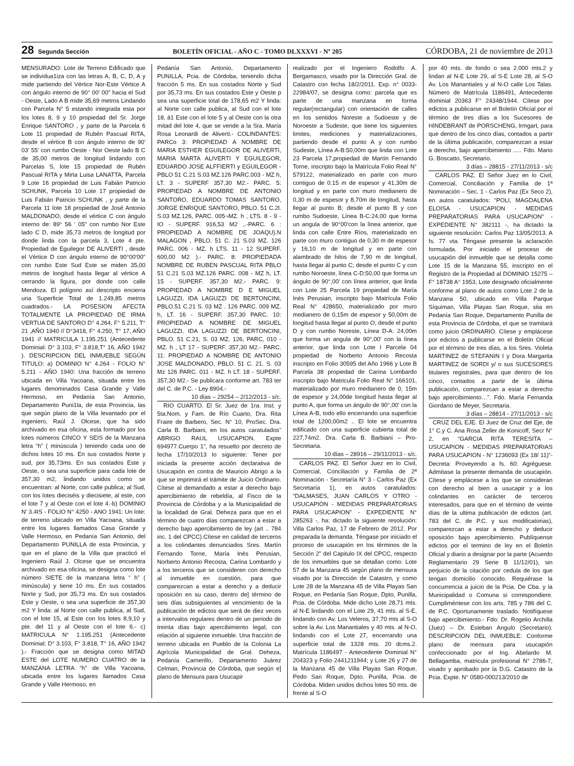28 Segunda Sección BOLETÍN OFICIAL - AÑO C - TOMO DLXXXVI - Nº 205
CÓRDOBA, 21 de noviembre de 2013
MENSURADO: Lote de Terreno Edificado que se individua1iza con las letras A, B, C, D, A y mide partiendo del Vértice Nor-Este Vértice A con ángulo interno de 90° 00' 00" hacia el Sud - Oeste, Lado A B mide 35,69 metros Lindando con Parcela N° 5 estando integrada esta por los lotes 8, 9 y 10 propiedad del Sr. Jorge Enrique SANTORO , y parte de la Parcela 6 Lote 11 propiedad de Rubén Pascual RITA, desde el vértice B con ángulo interno de 90' 03' 55' con rumbo Oeste - Nor Oeste lado B C de 35,00 metros de longitud lindando con Parcelas S, lote 15 propiedad de Rubén Pascual RITA y Mirta Luisa LANATTA, Parcela 9 Lote 16 propiedad de Luis Fabián Patricio SCHUNK, Parcela 10 Lote 17 propiedad de Luis Fabián Patricio SCHUNK , y parte de la Parcela 11 lote 18 propiedad de José Antonio MALDONADO, desde el vértice C con ángulo interno de: 89° 56 ‘ 05" con rumbo Nor Este lado C D, mide 35,73 metros de longitud por donde linda con la parcela 3, Lote 4 pte. Propiedad de Eguilegor DE ALIVERTI , desde el Vértice D con ángulo interno de 90°00'00" con rumbo Este Sud Este se miden 35,00 metros de longitud hasta llegar al vértice A cerrando la figura, por donde con calle Mendoza. El polígono así descripto encierra una Superficie Total de 1.249,85 metros cuadrados.- LA POSESION AFECTA TOTALMENTE LA PROPIEDAD DE IRMA VERTUA DE SANTORO D° 4.264, F° 5.211, T° 21 ,AÑO 1940 // D°3418, F° 4.250, T° 17, AÑO 1941 // MATRICULA 1.195.251 (Antecedente Dominial: D° 3.103, F° 3.818,T° 16, AÑO 1942 ). DESCRIPCION DEL INMUEBLE SEGÚN TITULO: a) DOMINIO N° 4.264 - FOLIO N° 5.211 - AÑO 1940: Una fracción de terreno ubicada en Villa Yacoana, situada entre los lugares denominados Casa Grande y Valle Hermoso, en Pedanía San Antonio, Departamento Puni1la, de esta Provincia, las que según plano de la Villa levantado por el ingeniero, Raúl J. Olcese, que ha sido archivado en esa oficina, esta formado por los lotes números CINCO Y SEIS de la Manzana letra “h” ( minúscula ) teniendo cada uno de dichos lotes 10 ms. En sus costados Norte y sud, por 35,73ms. En sus costados Este y Oeste, o sea una superficie para cada lote de 357,30 m2, lindando unidos como se encuentran: al Norte, con calle publica; al Sud, con los lotes dieciséis y diecisiete, al este, con el lote 7 y al Oeste con el lote 4.-b) DOMINIO N' 3.4IS - FOLIO N° 4250 - ANO 1941: Un lote: de terreno ubicado en Villa Yacoana, situada entre los lugares llamados Casa Grande y Valle Hermoso, en Pedanía San Antonio, del Departamento PUNILLA de esta Provincia, y que en el plano de la Villa que practicó el Ingeniero Raúl J. Olcese que se encuentra archivado en esa oficina, se designa como lote número SIETE de la manzana letra “ h” ( minúscula) y tiene 10 ms. En sus costados Norte y Sud, por 35,73 ms. En sus costados Este y Oeste, o sea una superficie de 357,30 m2 Y linda: al Norte con calle publica, al Sud, con el lote 15, al Este con los lotes 8,9,10 y pte. del 11 y al Oeste con el lote 6.- c) MATRICULA N° 1.195.251 (Antecedente Dominial: D° 3.103, F° 3.818, T° 16, AÑO 1942 ).- Fracción que se designa como MITAD ESTE del LOTE NUMERO CUATRO de la MANZANA LETRA “h” de Villa Yacoana, ubicada entre los lugares llamados Casa Grande y Valle Hermoso, en
Pedanía San Antonio, Departamento PUNILLA, Pcia. de Córdoba, teniendo dicha fracción 5 ms. En sus costados Norte y Sud por 35,73 ms. En sus costados Este y Oeste p sea una superficie total de 178,65 m2 Y linda: al Norte con calle publica, al Sud con el lote 18, á1 Este con el lote 5 y al Oeste con la otra mitad del lote 4, que se vende a la Sra. María Rosa Leonardi de Aliverti.- COLINDANTES: PARCo 3: PROPIEDAD A NOMBRE DE MARIA ESTHER EGUILEGOR DE ALIVERTI, MARIA MARTA ALIVERTI Y EGUILEGOR, EDUARDO JOSE ALFFIERTI y EGUILEGOR - PBLO 51 C.21 S.03 MZ.126 PARC.003 - MZ h, LT. 3 - SUPERF 357,30 M2.- PARC. 5: PROPIEDAD A NOMBRE DE ANTONIO SANTORO, EDUARDO TOMAS SANTORO, JORGE ENRIQUE SANTORO, PBLO. 51 C.2l. S.03 MZ.126, PARC. 005¬MZ. h , LTS. 8 - 9 - IO - SUPERF. 916,53 M2 ,.-PARC. 6 : PROPIEDAD A NOMBRE DE JOAQU).N MALAGON , PBLO. 51 C. 21 S.03 MZ. 126 PARC. 006 - MZ. h LTS. 11 - 12 SUPERF. 600,00 M2 ).- PARC. 8: PROPIEDADA NOMBRE DE RUBEN PASCUAL RITA PBLO 51 C.21 S.03 MZ.126 PARC. 008 - MZ h, LT. 15 - SUPERF. 357,30 M2.- PARC. 9: PROPIEDAD A NOMBRE D E MIGUEL LAGUZZI, IDA LAGUZZI DE BERTONCINI, PBLO.51 C.21 S. 03 MZ . 126 PARC. 009 MZ. h, LT. 16 - SUPERF. 357,30 PARC. 10: PROPIEDAD A NOMBRE DE MIGUEL LAGUZZI, IDA LAGUZZI DE BERTONCINI, PBLO. 51 C.21, S. 03 MZ. 126, PARC, 010 - MZ. h , LT 17 - SUPERF. 357,30 M2.- PARC. 11: PROPIEDAD A NOMBRE DE ANTONIO JOSE MALDONADO, PBLO. 51 C. 21. S. 03 Mz 126 PARC. 011 - MZ. h LT. 18 - SUPERF. 357,30 M2.- Se publicara conforme art. 783 ter del C. de P.C. - Ley 8904.-
10 días – 29254 – 2/12/2013 - s/c.
RIO CUARTO. El Sr. Juez de 1ra. Inst. y 5ta.Nom. y Fam. de Río Cuarto, Dra. Rita Fraire de Barbero, Sec. N° 10, ProSec. Dra. Carla B. Barbiani, en los autos caratulados” ABRIGO RAUL USUCAPION. Expte 694977.Cuerpo 1”, ha resuelto por decreto de fecha 17/10/2013 lo siguiente: Tener por iniciada la presente acción declarativa de Usucapión en contra de Mauricio Abrigo a la que se imprimirá el trámite de Juicio Ordinario. Cítese al demandado a estar a derecho bajo apercibimiento de rebeldía, al Fisco de la Provincia de Córdoba y a la Municipalidad de la localidad de Gral. Deheza para que en el término de cuatro días comparezcan a estar a derecho bajo apercibimiento de ley (art .. 784 inc. 1 del CPCC).Cítese en calidad de terceros a los colindantes denunciados Sres. Martín Fernando Torne, María Inés Perusian, Norberto Antonio Recosta, Carina Lombardo y a los terceros que se consideren con derecho al inmueble en cuestión, para que comparezcan a estar a derecho y a deducir oposición en su caso, dentro de] término de seis días subsiguientes al vencimiento de la publicación de edictos que será de diez veces a intervalos regulares dentro de un periodo de treinta días bajo apercibimiento legal; con relación al siguiente inmueble. Una fracción de terreno ubicada en Pueblo de la Colonia La Agrícola Municipalidad de Gral. Deheza, Pedanía Carnerillo, Departamento Juárez Celman, Provincia de Córdoba, que según e] plano de Mensura para Usucapir
realizado por el Ingeniero Rodolfo A. Bergamasco, visado por la Dirección Gral. de Catastro con fecha 18/2/2011. Exp. n° 0033-22984/07, se designa como: parcela que es parte de una manzana en forma regular(rectangular) con orientación de calles en los sentidos Noreste a Sudoeste y de Noroeste a Sudeste, que tiene los siguientes limites, mediciones y materializaciones, partiendo desde el punto A y con rumbo Sudeste, Línea A-B:50,00m que linda con Lote 23 Parcela 17,propiedad de Martín Fernando Torne, inscripto bajo la Matrícula Folio Real N° 579122, materializado en parte con muro contiguo de 0.15 m de espesor y 41,30m de longitud y en parte con muro medianero de 0,30 m de espesor y 8,70m de longitud, hasta llegar al punto B; desde el punto B y con rumbo Sudoeste, Línea B-C:24,00 que forma un angula de 90°00'con la línea anterior, que linda con calle Entre Ríos, materializado en parte con muro contiguo de 0,30 m de espesor y 16,10 m de longitud y en parte con alambrado de hilos de 7,90 m de longitud, hasta llegar ál punto C; desde el punto C y con rumbo Noroeste, línea C-D:50,00 que forma un ángulo de 90°,00' con línea anterior, que linda con Lote 25 Parcela 19 propiedad de María Inés Perusian, inscripto bajo Matrícula Folio Real N° 428650, materializado por muro medianero de 0,15m de espesor y 50,00m de longitud hasta llegar al punto O; desde el punto D y con rumbo Noreste, Línea D-A: 24,00m que forma un angula de 90°,00' con la línea anterior, que linda con Lote I Parcela 04 propiedad de Norberto Antonio Recosta inscripto en Folio 30595 del Año 1966 y Lote B Parcela 38 propiedad de Carina Lombardo inscripto bajo Matricula Folio Real N° 166101, materializado por muro medianero de 0, 15m de espesor y 24,00de longitud hasta llegar al punto A, que forma un ángulo de 90°,00' con la Línea A-B, todo ello encerrando una superficie total de 1200,00m2 .. El lote se encuentra edificado con una superficie cubierta total de 227,74m2. Dra. Carla B. Barbiani – Pro-Secretaria.
10 días – 28916 – 29/11/2013 - s/c.
CARLOS PAZ. El Señor Juez en lo Civil, Comercial, Conciliación y Familia de 2ª Nominación - Secretaría N° 3 - Carlos Paz (Ex Secretaría 1), en autos caratulados: “DALMASES, JUAN CARLOS Y OTRO - USUCAPIÓN - MEDIDAS PREPARATORIAS PARA USUCAPION” - EXPEDIENTE N° 285263 -, ha: dictado la siguiente resolución: Villa Carlos Paz, 17 de Febrero de 2012. Por preparada la demanda. Téngase por iniciado el proceso de usucapión en los términos de la Sección 2" del Capitulo IX del CPCC, respecto de los inmuebles que se detallan como: Lote 57 de la Manzana 45 según plano de mensura visado por la Dirección de Catastro, y como Lote 28 de la Manzana 45 de Villa Playas San Roque, en Pedanía San Roque, Dpto, Punilla, Pcia. de Córdoba. Mide dicho Lote 28,71 mts. al N-E lindando con el Lote 29, 41 mts. al S-E, lindando con Av. Los Veleros, 37,70 mts al S-O sobre la Av. Los Manantiales y 40 mts. al N-O, lindando con el Lote 27, encerrando una superficie total de 1328 mts. 20 dcms.2. Matrícula 1186497 - Antecedente Dominial N° 204323 y Folio 2441211944; y Lote 26 y 27 de la Manzana 45 de Villa Playas San Roque, Pedo San Roque, Dpto. Punilla, Pcia. de Córdoba. Miden unidos dichos lotes 50 mts. de frente al S-O
por 40 mts. de fondo o sea 2.000 mts.2 y lindan al N-E Lote 29, al S-E Lote 28, al S-O Av. Los Manantiales y al N-O calle Los Talas. Número de Matrícula 1186491, Antecedente dominial 20363 F° 24348/1944. Cítese por edictos a publicarse en el Boletín Oficial por el término de tres días a los Sucesores de HINDEBRANT de PORSCHENG, Irmgart, para que dentro de los cinco días, contados a partir de la última publicación, comparezcan a estar a derecho, bajo apercibimiento ..... Fdo. Mario G. Boscatto, Secretario.
3 días – 28815 - 27/11/2013 - s/c
CARLOS PAZ. El Señor Juez en lo Civil, Comercial, Conciliación y Familia de 1ª Nominación – Sec. 1 - Carlos Paz (Ex Seco 2), en autos caratulados: “POLI, MAGDALENA ELOISA - USUCAPION - MEDIDAS PREPARATORIAS PARA USUCAPION" - EXPEDIENTE N° 382111 -, ha dictado la siguiente resolución: Carlos Paz 13/05/2013. A fs. 77 vta. Téngase presente la aclaración formulada. Por iniciado el proceso de usucapión del inmueble que se detalla como Lote 15 de la Manzana 55, inscripto en el Registro de la Propiedad al DOMINIO 15275 – F° 18738 A° 1953, Lote designado oficialmente conforme al plano de autos como Lote 2 de la Manzana 50, ubicado en Villa Parque Síquiman, Villa Playas San Roque, sita en Pedanía San Roque, Departamento Punilla de esta Provincia de Córdoba, el que se tramitará como juicio ORDINARIO. Cítese y emplácese por edictos a publicarse en el Boletín Oficial por el término de tres días, a los Sres. Violeta MARTINEZ de STEFANIN I y Dora Margarita MARTINEZ de SORDI y/ o sus SUCESORES titulares registrales, para que dentro de los cinco, contados a partir de la última publicación, comparezcan a estar a derecho bajo apercibimiento…”. Fdo. María Fernanda Giordano de Meyer, Secretaria.
3 días – 28814 - 27/11/2013 - s/c
CRUZ DEL EJE. El Juez de Cruz del Eje, de 1° C.y C. Ana Rosa Zeller de Konicoff, Secr N° 2, en “GARCIA RITA TERESITA – USUCAPION - MEDIDAS PREPARATORIAS PARA USUCAPION - N° 1236093 (Ex 18/ 11)”- Decreta: Proveyendo a fs. 60: Agréguese. Admítase la presente demanda de usucapión. Cítese y emplácese a los que se consideran con derecho al bien a usucapir y a los colindantes en carácter de terceros interesados, para que en el término de veinte días de la ultima publicación de edictos (art. 783 del C. de P.C. y sus modificatorias), comparezcan a estar a derecho y deducir oposición bajo apercibimiento. Publíquense edictos por el termino de ley en el Boletín Oficial y diario a designar por la parte (Acuerdo Reglamentario 29 Serie B 11/12/01), sin perjuicio de la citación por cedula de los que tengan domicilio conocido. Requiérase la concurrencia a juicio de la Pcia. De Cba. y la Municipalidad o Comuna si correspondiere. Cumpliméntese con los arts. 785 y 786 del C. de P.C. Oportunamente traslado. Notifíquese bajo apercibimiento.- Fdo: Dr. Rogelio Archilla (Juez) – Dr. Esteban Angulo (Secretario). DESCRIPCION DEL INMUEBLE: Conforme plano de mensura para usucapión confeccionado por el Ing. Abelardo M. Bellagamba, matricula profesional N° 2786-7, visado y aprobado por la D.G. Catastro de la Pcia. Expte. N° 0580-000213/2010 de